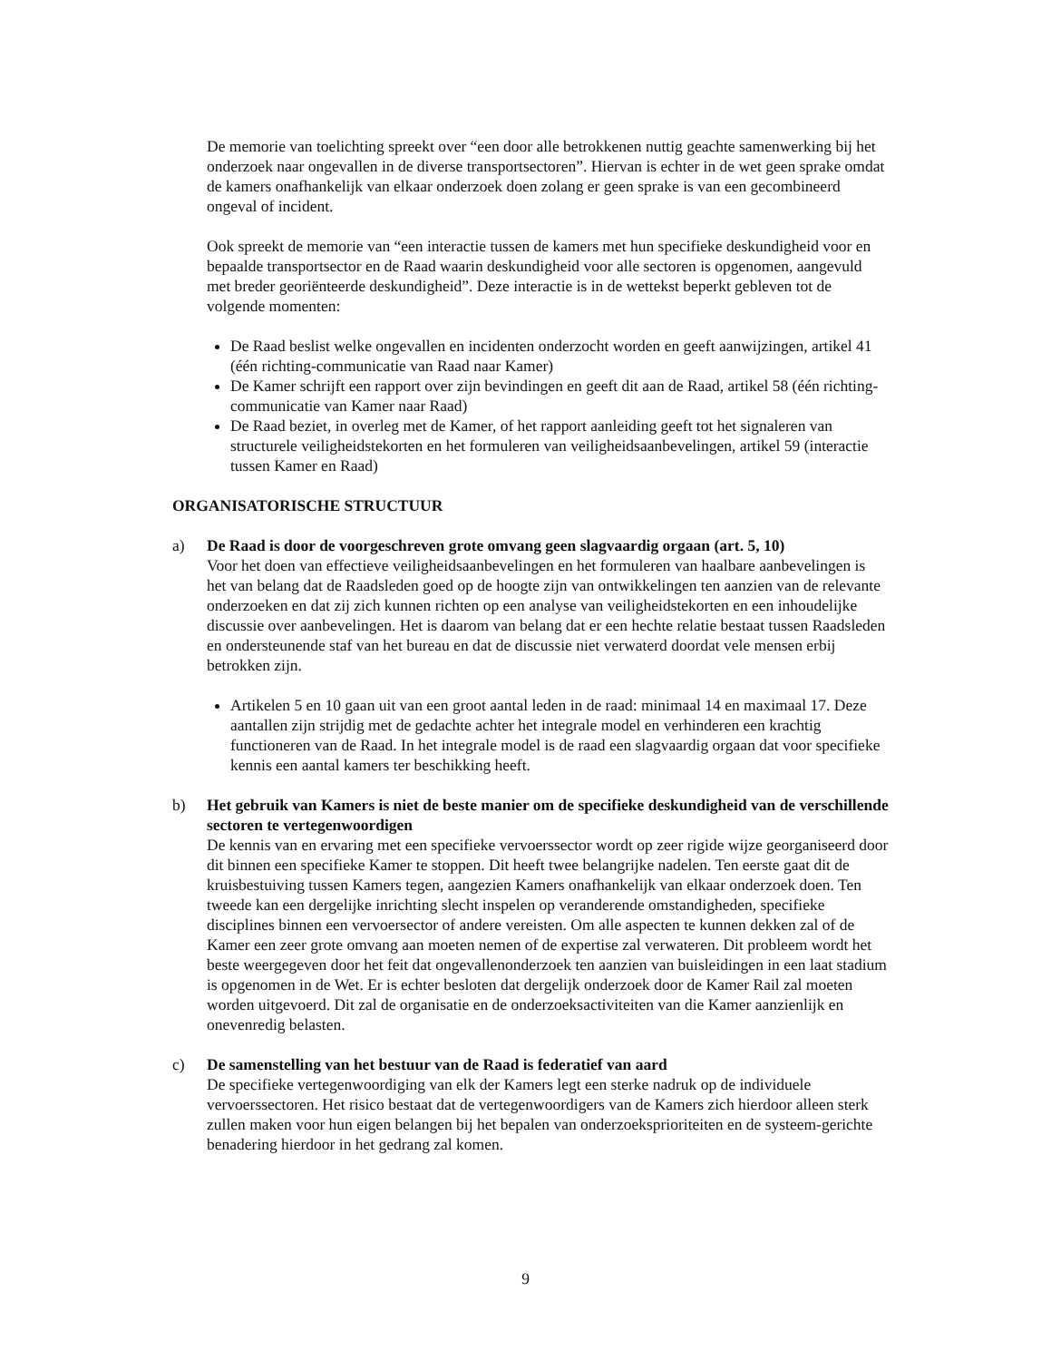De memorie van toelichting spreekt over “een door alle betrokkenen nuttig geachte samenwerking bij het onderzoek naar ongevallen in de diverse transportsectoren”. Hiervan is echter in de wet geen sprake omdat de kamers onafhankelijk van elkaar onderzoek doen zolang er geen sprake is van een gecombineerd ongeval of incident.
Ook spreekt de memorie van “een interactie tussen de kamers met hun specifieke deskundigheid voor en bepaalde transportsector en de Raad waarin deskundigheid voor alle sectoren is opgenomen, aangevuld met breder georiënteerde deskundigheid”. Deze interactie is in de wettekst beperkt gebleven tot de volgende momenten:
De Raad beslist welke ongevallen en incidenten onderzocht worden en geeft aanwijzingen, artikel 41 (één richting-communicatie van Raad naar Kamer)
De Kamer schrijft een rapport over zijn bevindingen en geeft dit aan de Raad, artikel 58 (één richting-communicatie van Kamer naar Raad)
De Raad beziet, in overleg met de Kamer, of het rapport aanleiding geeft tot het signaleren van structurele veiligheidstekorten en het formuleren van veiligheidsaanbevelingen, artikel 59 (interactie tussen Kamer en Raad)
ORGANISATORISCHE STRUCTUUR
a) De Raad is door de voorgeschreven grote omvang geen slagvaardig orgaan (art. 5, 10)
Voor het doen van effectieve veiligheidsaanbevelingen en het formuleren van haalbare aanbevelingen is het van belang dat de Raadsleden goed op de hoogte zijn van ontwikkelingen ten aanzien van de relevante onderzoeken en dat zij zich kunnen richten op een analyse van veiligheidstekorten en een inhoudelijke discussie over aanbevelingen. Het is daarom van belang dat er een hechte relatie bestaat tussen Raadsleden en ondersteunende staf van het bureau en dat de discussie niet verwaterd doordat vele mensen erbij betrokken zijn.
Artikelen 5 en 10 gaan uit van een groot aantal leden in de raad: minimaal 14 en maximaal 17. Deze aantallen zijn strijdig met de gedachte achter het integrale model en verhinderen een krachtig functioneren van de Raad. In het integrale model is de raad een slagvaardig orgaan dat voor specifieke kennis een aantal kamers ter beschikking heeft.
b) Het gebruik van Kamers is niet de beste manier om de specifieke deskundigheid van de verschillende sectoren te vertegenwoordigen
De kennis van en ervaring met een specifieke vervoerssector wordt op zeer rigide wijze georganiseerd door dit binnen een specifieke Kamer te stoppen. Dit heeft twee belangrijke nadelen. Ten eerste gaat dit de kruisbestuiving tussen Kamers tegen, aangezien Kamers onafhankelijk van elkaar onderzoek doen. Ten tweede kan een dergelijke inrichting slecht inspelen op veranderende omstandigheden, specifieke disciplines binnen een vervoersector of andere vereisten. Om alle aspecten te kunnen dekken zal of de Kamer een zeer grote omvang aan moeten nemen of de expertise zal verwateren. Dit probleem wordt het beste weergegeven door het feit dat ongevallenonderzoek ten aanzien van buisleidingen in een laat stadium is opgenomen in de Wet. Er is echter besloten dat dergelijk onderzoek door de Kamer Rail zal moeten worden uitgevoerd. Dit zal de organisatie en de onderzoeksactiviteiten van die Kamer aanzienlijk en onevenredig belasten.
c) De samenstelling van het bestuur van de Raad is federatief van aard
De specifieke vertegenwoordiging van elk der Kamers legt een sterke nadruk op de individuele vervoerssectoren. Het risico bestaat dat de vertegenwoordigers van de Kamers zich hierdoor alleen sterk zullen maken voor hun eigen belangen bij het bepalen van onderzoeksprioriteiten en de systeem-gerichte benadering hierdoor in het gedrang zal komen.
9